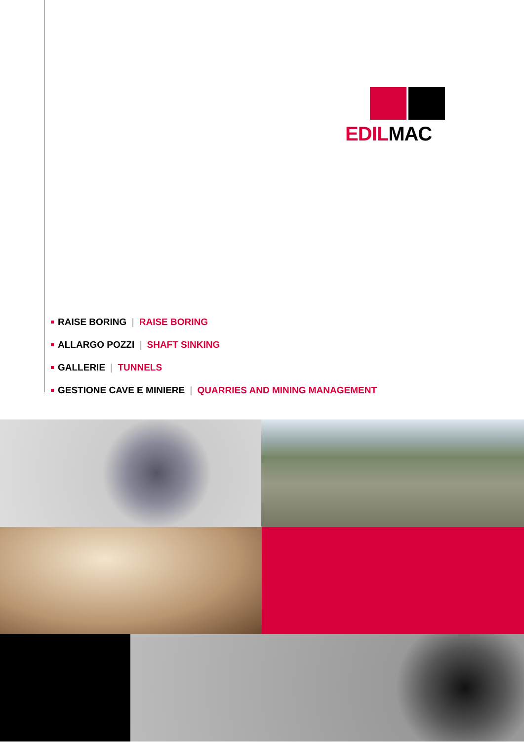EDILMAC
RAISE BORING | RAISE BORING
ALLARGO POZZI | SHAFT SINKING
GALLERIE | TUNNELS
GESTIONE CAVE E MINIERE | QUARRIES AND MINING MANAGEMENT